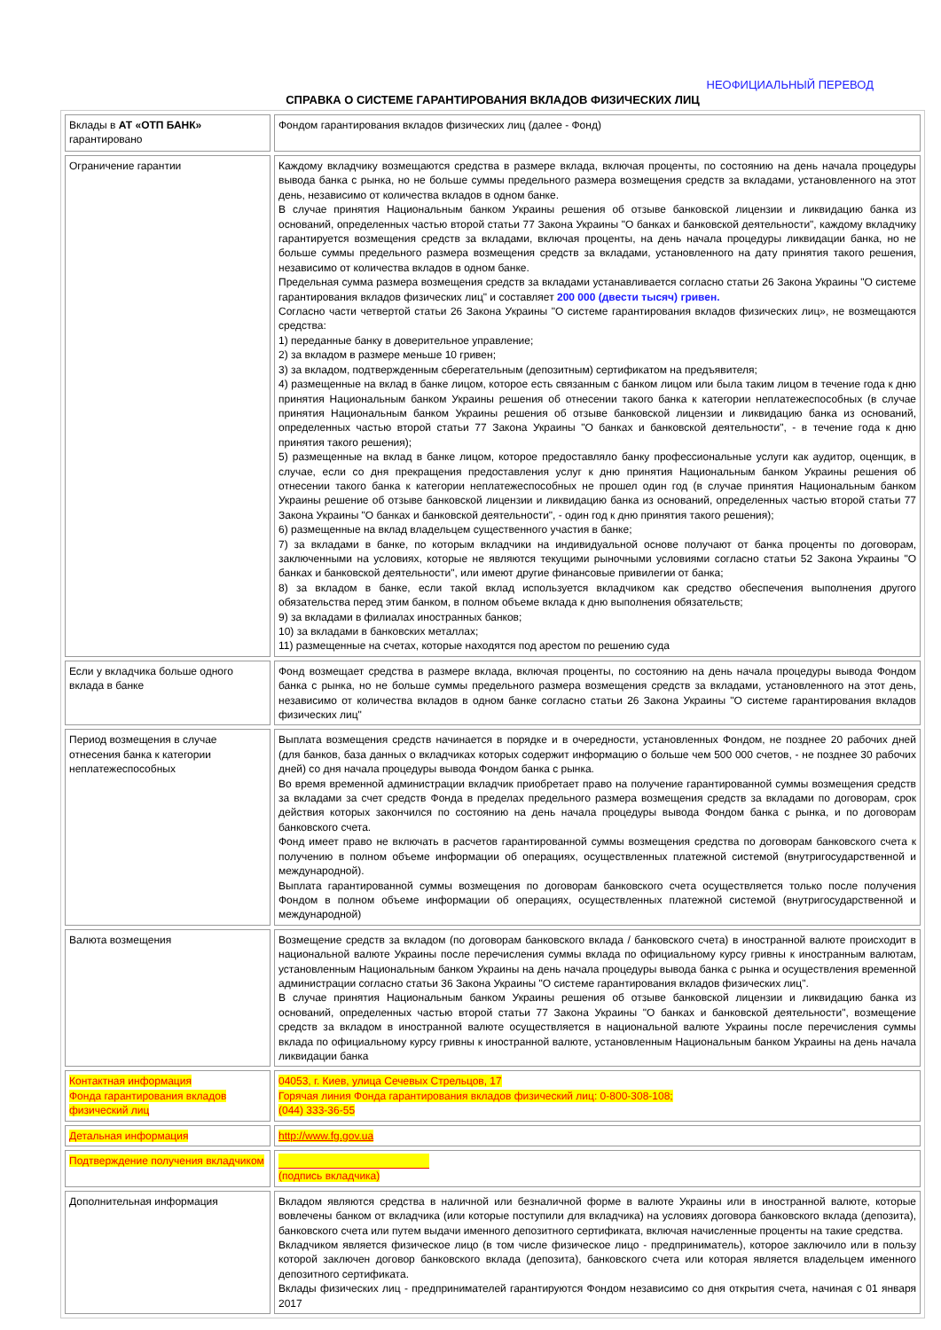НЕОФИЦИАЛЬНЫЙ ПЕРЕВОД
СПРАВКА О СИСТЕМЕ ГАРАНТИРОВАНИЯ ВКЛАДОВ ФИЗИЧЕСКИХ ЛИЦ
| Вклады в АТ «ОТП БАНК» гарантировано | Фондом гарантирования вкладов физических лиц (далее - Фонд) |
| Ограничение гарантии | Каждому вкладчику возмещаются средства в размере вклада, включая проценты, по состоянию на день начала процедуры вывода банка с рынка, но не больше суммы предельного размера возмещения средств за вкладами, установленного на этот день, независимо от количества вкладов в одном банке. В случае принятия Национальным банком Украины решения об отзыве банковской лицензии и ликвидацию банка из оснований, определенных частью второй статьи 77 Закона Украины "О банках и банковской деятельности", каждому вкладчику гарантируется возмещения средств за вкладами, включая проценты, на день начала процедуры ликвидации банка, но не больше суммы предельного размера возмещения средств за вкладами, установленного на дату принятия такого решения, независимо от количества вкладов в одном банке. Предельная сумма размера возмещения средств за вкладами устанавливается согласно статьи 26 Закона Украины "О системе гарантирования вкладов физических лиц" и составляет 200 000 (двести тысяч) гривен. Согласно части четвертой статьи 26 Закона Украины "О системе гарантирования вкладов физических лиц», не возмещаются средства: 1) переданные банку в доверительное управление; 2) за вкладом в размере меньше 10 гривен; 3) за вкладом, подтвержденным сберегательным (депозитным) сертификатом на предъявителя; 4) размещенные на вклад в банке лицом, которое есть связанным с банком лицом или была таким лицом в течение года к дню принятия Национальным банком Украины решения об отнесении такого банка к категории неплатежеспособных (в случае принятия Национальным банком Украины решения об отзыве банковской лицензии и ликвидацию банка из оснований, определенных частью второй статьи 77 Закона Украины "О банках и банковской деятельности", - в течение года к дню принятия такого решения); 5) размещенные на вклад в банке лицом, которое предоставляло банку профессиональные услуги как аудитор, оценщик, в случае, если со дня прекращения предоставления услуг к дню принятия Национальным банком Украины решения об отнесении такого банка к категории неплатежеспособных не прошел один год (в случае принятия Национальным банком Украины решение об отзыве банковской лицензии и ликвидацию банка из оснований, определенных частью второй статьи 77 Закона Украины "О банках и банковской деятельности", - один год к дню принятия такого решения); 6) размещенные на вклад владельцем существенного участия в банке; 7) за вкладами в банке, по которым вкладчики на индивидуальной основе получают от банка проценты по договорам, заключенными на условиях, которые не являются текущими рыночными условиями согласно статьи 52 Закона Украины "О банках и банковской деятельности", или имеют другие финансовые привилегии от банка; 8) за вкладом в банке, если такой вклад используется вкладчиком как средство обеспечения выполнения другого обязательства перед этим банком, в полном объеме вклада к дню выполнения обязательств; 9) за вкладами в филиалах иностранных банков; 10) за вкладами в банковских металлах; 11) размещенные на счетах, которые находятся под арестом по решению суда |
| Если у вкладчика больше одного вклада в банке | Фонд возмещает средства в размере вклада, включая проценты, по состоянию на день начала процедуры вывода Фондом банка с рынка, но не больше суммы предельного размера возмещения средств за вкладами, установленного на этот день, независимо от количества вкладов в одном банке согласно статьи 26 Закона Украины "О системе гарантирования вкладов физических лиц" |
| Период возмещения в случае отнесения банка к категории неплатежеспособных | Выплата возмещения средств начинается в порядке и в очередности, установленных Фондом, не позднее 20 рабочих дней (для банков, база данных о вкладчиках которых содержит информацию о больше чем 500 000 счетов, - не позднее 30 рабочих дней) со дня начала процедуры вывода Фондом банка с рынка. Во время временной администрации вкладчик приобретает право на получение гарантированной суммы возмещения средств за вкладами за счет средств Фонда в пределах предельного размера возмещения средств за вкладами по договорам, срок действия которых закончился по состоянию на день начала процедуры вывода Фондом банка с рынка, и по договорам банковского счета. Фонд имеет право не включать в расчетов гарантированной суммы возмещения средства по договорам банковского счета к получению в полном объеме информации об операциях, осуществленных платежной системой (внутригосударственной и международной). Выплата гарантированной суммы возмещения по договорам банковского счета осуществляется только после получения Фондом в полном объеме информации об операциях, осуществленных платежной системой (внутригосударственной и международной) |
| Валюта возмещения | Возмещение средств за вкладом (по договорам банковского вклада / банковского счета) в иностранной валюте происходит в национальной валюте Украины после перечисления суммы вклада по официальному курсу гривны к иностранным валютам, установленным Национальным банком Украины на день начала процедуры вывода банка с рынка и осуществления временной администрации согласно статьи 36 Закона Украины "О системе гарантирования вкладов физических лиц". В случае принятия Национальным банком Украины решения об отзыве банковской лицензии и ликвидацию банка из оснований, определенных частью второй статьи 77 Закона Украины "О банках и банковской деятельности", возмещение средств за вкладом в иностранной валюте осуществляется в национальной валюте Украины после перечисления суммы вклада по официальному курсу гривны к иностранной валюте, установленным Национальным банком Украины на день начала ликвидации банка |
| Контактная информация Фонда гарантирования вкладов физический лиц | 04053, г. Киев, улица Сечевых Стрельцов, 17 Горячая линия Фонда гарантирования вкладов физический лиц: 0-800-308-108; (044) 333-36-55 |
| Детальная информация | http://www.fg.gov.ua |
| Подтверждение получения вкладчиком | (подпись вкладчика) |
| Дополнительная информация | Вкладом являются средства в наличной или безналичной форме в валюте Украины или в иностранной валюте, которые вовлечены банком от вкладчика (или которые поступили для вкладчика) на условиях договора банковского вклада (депозита), банковского счета или путем выдачи именного депозитного сертификата, включая начисленные проценты на такие средства. Вкладчиком является физическое лицо (в том числе физическое лицо - предприниматель), которое заключило или в пользу которой заключен договор банковского вклада (депозита), банковского счета или которая является владельцем именного депозитного сертификата. Вклады физических лиц - предпринимателей гарантируются Фондом независимо со дня открытия счета, начиная с 01 января 2017 |